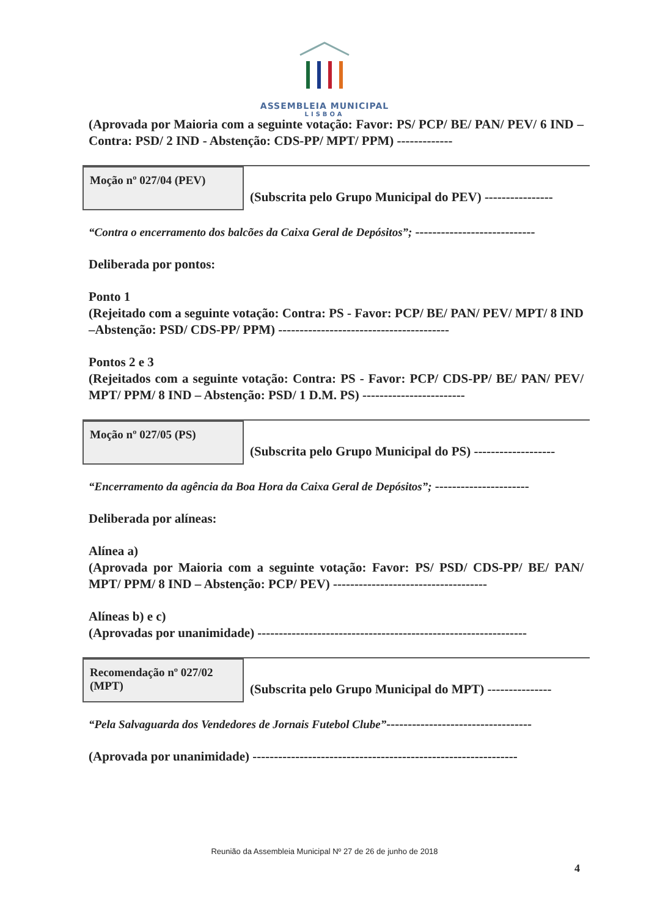ASSEMBLEIA MUNICIPAL
LISBOA
(Aprovada por Maioria com a seguinte votação: Favor: PS/ PCP/ BE/ PAN/ PEV/ 6 IND – Contra: PSD/ 2 IND - Abstenção: CDS-PP/ MPT/ PPM) -------------
Moção nº 027/04 (PEV)
(Subscrita pelo Grupo Municipal do PEV) ----------------
“Contra o encerramento dos balcões da Caixa Geral de Depósitos”; ----------------------------
Deliberada por pontos:
Ponto 1
(Rejeitado com a seguinte votação: Contra: PS - Favor: PCP/ BE/ PAN/ PEV/ MPT/ 8 IND –Abstenção: PSD/ CDS-PP/ PPM) ----------------------------------------
Pontos 2 e 3
(Rejeitados com a seguinte votação: Contra: PS - Favor: PCP/ CDS-PP/ BE/ PAN/ PEV/ MPT/ PPM/ 8 IND – Abstenção: PSD/ 1 D.M. PS) ------------------------
Moção nº 027/05 (PS)
(Subscrita pelo Grupo Municipal do PS) -------------------
“Encerramento da agência da Boa Hora da Caixa Geral de Depósitos”; ----------------------
Deliberada por alíneas:
Alínea a)
(Aprovada por Maioria com a seguinte votação: Favor: PS/ PSD/ CDS-PP/ BE/ PAN/ MPT/ PPM/ 8 IND – Abstenção: PCP/ PEV) ------------------------------------
Alíneas b) e c)
(Aprovadas por unanimidade) ---------------------------------------------------------------
Recomendação nº 027/02 (MPT)
(Subscrita pelo Grupo Municipal do MPT) ---------------
“Pela Salvaguarda dos Vendedores de Jornais Futebol Clube”----------------------------------
(Aprovada por unanimidade) --------------------------------------------------------------
Reunião da Assembleia Municipal Nº 27 de 26 de junho de 2018
4